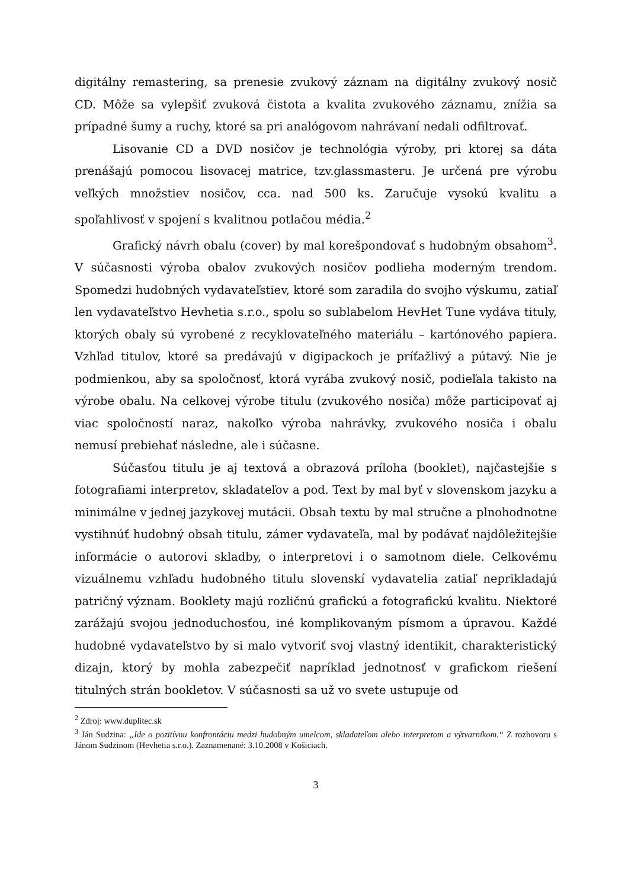digitálny remastering, sa prenesie zvukový záznam na digitálny zvukový nosič CD. Môže sa vylepšiť zvuková čistota a kvalita zvukového záznamu, znížia sa prípadné šumy a ruchy, ktoré sa pri analógovom nahrávaní nedali odfiltrovať.
Lisovanie CD a DVD nosičov je technológia výroby, pri ktorej sa dáta prenášajú pomocou lisovacej matrice, tzv.glassmasteru. Je určená pre výrobu veľkých množstiev nosičov, cca. nad 500 ks. Zaručuje vysokú kvalitu a spoľahlivosť v spojení s kvalitnou potlačou média.<sup>2</sup>
Grafický návrh obalu (cover) by mal korešpondovať s hudobným obsahom<sup>3</sup>. V súčasnosti výroba obalov zvukových nosičov podlieha moderným trendom. Spomedzi hudobných vydavateľstiev, ktoré som zaradila do svojho výskumu, zatiaľ len vydavateľstvo Hevhetia s.r.o., spolu so sublabelom HevHet Tune vydáva tituly, ktorých obaly sú vyrobené z recyklovateľného materiálu – kartónového papiera. Vzhľad titulov, ktoré sa predávajú v digipackoch je príťažlivý a pútavý. Nie je podmienkou, aby sa spoločnosť, ktorá vyrába zvukový nosič, podieľala takisto na výrobe obalu. Na celkovej výrobe titulu (zvukového nosiča) môže participovať aj viac spoločností naraz, nakoľko výroba nahrávky, zvukového nosiča i obalu nemusí prebiehať následne, ale i súčasne.
Súčasťou titulu je aj textová a obrazová príloha (booklet), najčastejšie s fotografiami interpretov, skladateľov a pod. Text by mal byť v slovenskom jazyku a minimálne v jednej jazykovej mutácii. Obsah textu by mal stručne a plnohodnotne vystihnúť hudobný obsah titulu, zámer vydavateľa, mal by podávať najdôležitejšie informácie o autorovi skladby, o interpretovi i o samotnom diele. Celkovému vizuálnemu vzhľadu hudobného titulu slovenskí vydavatelia zatiaľ neprikladajú patričný význam. Booklety majú rozličnú grafickú a fotografickú kvalitu. Niektoré zarážajú svojou jednoduchosťou, iné komplikovaným písmom a úpravou. Každé hudobné vydavateľstvo by si malo vytvoriť svoj vlastný identikit, charakteristický dizajn, ktorý by mohla zabezpečiť napríklad jednotnosť v grafickom riešení titulných strán bookletov. V súčasnosti sa už vo svete ustupuje od
<sup>2</sup> Zdroj: www.duplitec.sk
<sup>3</sup> Ján Sudzina: „Ide o pozitívnu konfrontáciu medzi hudobným umelcom, skladateľom alebo interpretom a výtvarníkom.“ Z rozhovoru s Jánom Sudzinom (Hevhetia s.r.o.). Zaznamenané: 3.10.2008 v Košiciach.
3